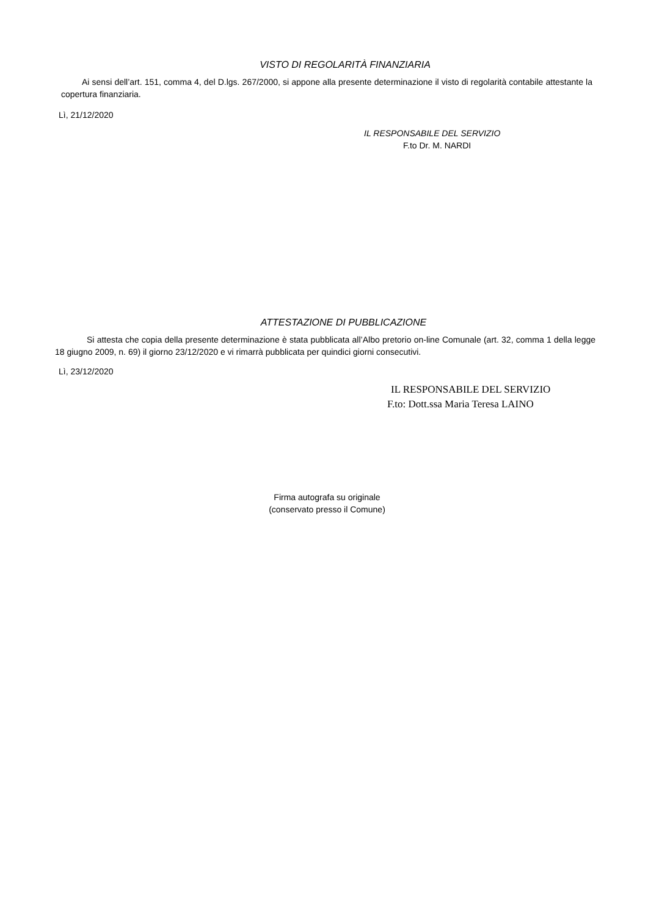VISTO DI REGOLARITÀ FINANZIARIA
Ai sensi dell’art. 151, comma 4, del D.lgs. 267/2000, si appone alla presente determinazione il visto di regolarità contabile attestante la copertura finanziaria.
Lì, 21/12/2020
IL RESPONSABILE DEL SERVIZIO
F.to Dr. M. NARDI
ATTESTAZIONE DI PUBBLICAZIONE
Si attesta che copia della presente determinazione è stata pubblicata all’Albo pretorio on-line Comunale (art. 32, comma 1 della legge 18 giugno 2009, n. 69) il giorno 23/12/2020 e vi rimarrà pubblicata per quindici giorni consecutivi.
Lì, 23/12/2020
IL RESPONSABILE DEL SERVIZIO
F.to: Dott.ssa Maria Teresa LAINO
Firma autografa su originale
(conservato presso il Comune)